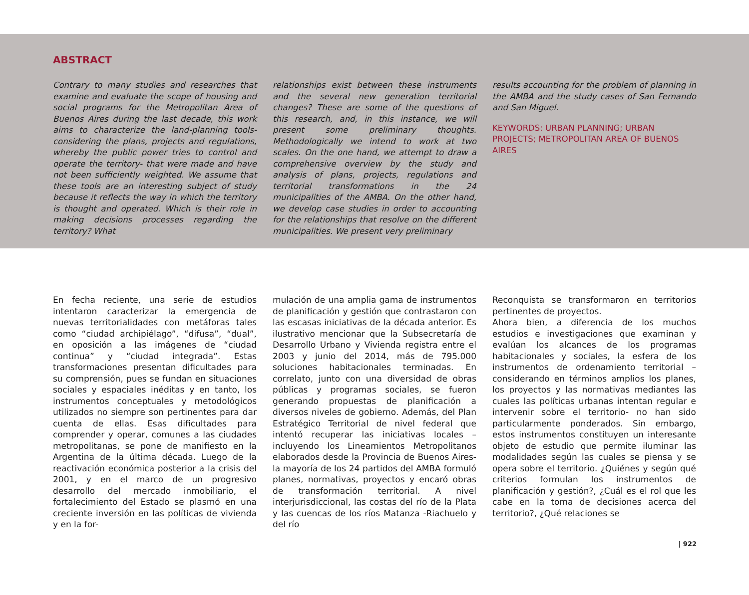ABSTRACT
Contrary to many studies and researches that examine and evaluate the scope of housing and social programs for the Metropolitan Area of Buenos Aires during the last decade, this work aims to characterize the land-planning tools- considering the plans, projects and regulations, whereby the public power tries to control and operate the territory- that were made and have not been sufficiently weighted. We assume that these tools are an interesting subject of study because it reflects the way in which the territory is thought and operated. Which is their role in making decisions processes regarding the territory? What
relationships exist between these instruments and the several new generation territorial changes? These are some of the questions of this research, and, in this instance, we will present some preliminary thoughts. Methodologically we intend to work at two scales. On the one hand, we attempt to draw a comprehensive overview by the study and analysis of plans, projects, regulations and territorial transformations in the 24 municipalities of the AMBA. On the other hand, we develop case studies in order to accounting for the relationships that resolve on the different municipalities. We present very preliminary
results accounting for the problem of planning in the AMBA and the study cases of San Fernando and San Miguel.
KEYWORDS: URBAN PLANNING; URBAN PROJECTS; METROPOLITAN AREA OF BUENOS AIRES
En fecha reciente, una serie de estudios intentaron caracterizar la emergencia de nuevas territorialidades con metáforas tales como “ciudad archipiélago”, “difusa”, “dual”, en oposición a las imágenes de “ciudad continua” y “ciudad integrada”. Estas transformaciones presentan dificultades para su comprensión, pues se fundan en situaciones sociales y espaciales inéditas y en tanto, los instrumentos conceptuales y metodológicos utilizados no siempre son pertinentes para dar cuenta de ellas. Esas dificultades para comprender y operar, comunes a las ciudades metropolitanas, se pone de manifiesto en la Argentina de la última década. Luego de la reactivación económica posterior a la crisis del 2001, y en el marco de un progresivo desarrollo del mercado inmobiliario, el fortalecimiento del Estado se plasmó en una creciente inversión en las políticas de vivienda y en la for-
mulación de una amplia gama de instrumentos de planificación y gestión que contrastaron con las escasas iniciativas de la década anterior. Es ilustrativo mencionar que la Subsecretaría de Desarrollo Urbano y Vivienda registra entre el 2003 y junio del 2014, más de 795.000 soluciones habitacionales terminadas. En correlato, junto con una diversidad de obras públicas y programas sociales, se fueron generando propuestas de planificación a diversos niveles de gobierno. Además, del Plan Estratégico Territorial de nivel federal que intentó recuperar las iniciativas locales –incluyendo los Lineamientos Metropolitanos elaborados desde la Provincia de Buenos Aires- la mayoría de los 24 partidos del AMBA formuló planes, normativas, proyectos y encaró obras de transformación territorial. A nivel interjurisdiccional, las costas del río de la Plata y las cuencas de los ríos Matanza -Riachuelo y del río
Reconquista se transformaron en territorios pertinentes de proyectos.
Ahora bien, a diferencia de los muchos estudios e investigaciones que examinan y evalúan los alcances de los programas habitacionales y sociales, la esfera de los instrumentos de ordenamiento territorial –considerando en términos amplios los planes, los proyectos y las normativas mediantes las cuales las políticas urbanas intentan regular e intervenir sobre el territorio- no han sido particularmente ponderados. Sin embargo, estos instrumentos constituyen un interesante objeto de estudio que permite iluminar las modalidades según las cuales se piensa y se opera sobre el territorio. ¿Quiénes y según qué criterios formulan los instrumentos de planificación y gestión?, ¿Cuál es el rol que les cabe en la toma de decisiones acerca del territorio?, ¿Qué relaciones se
| 922